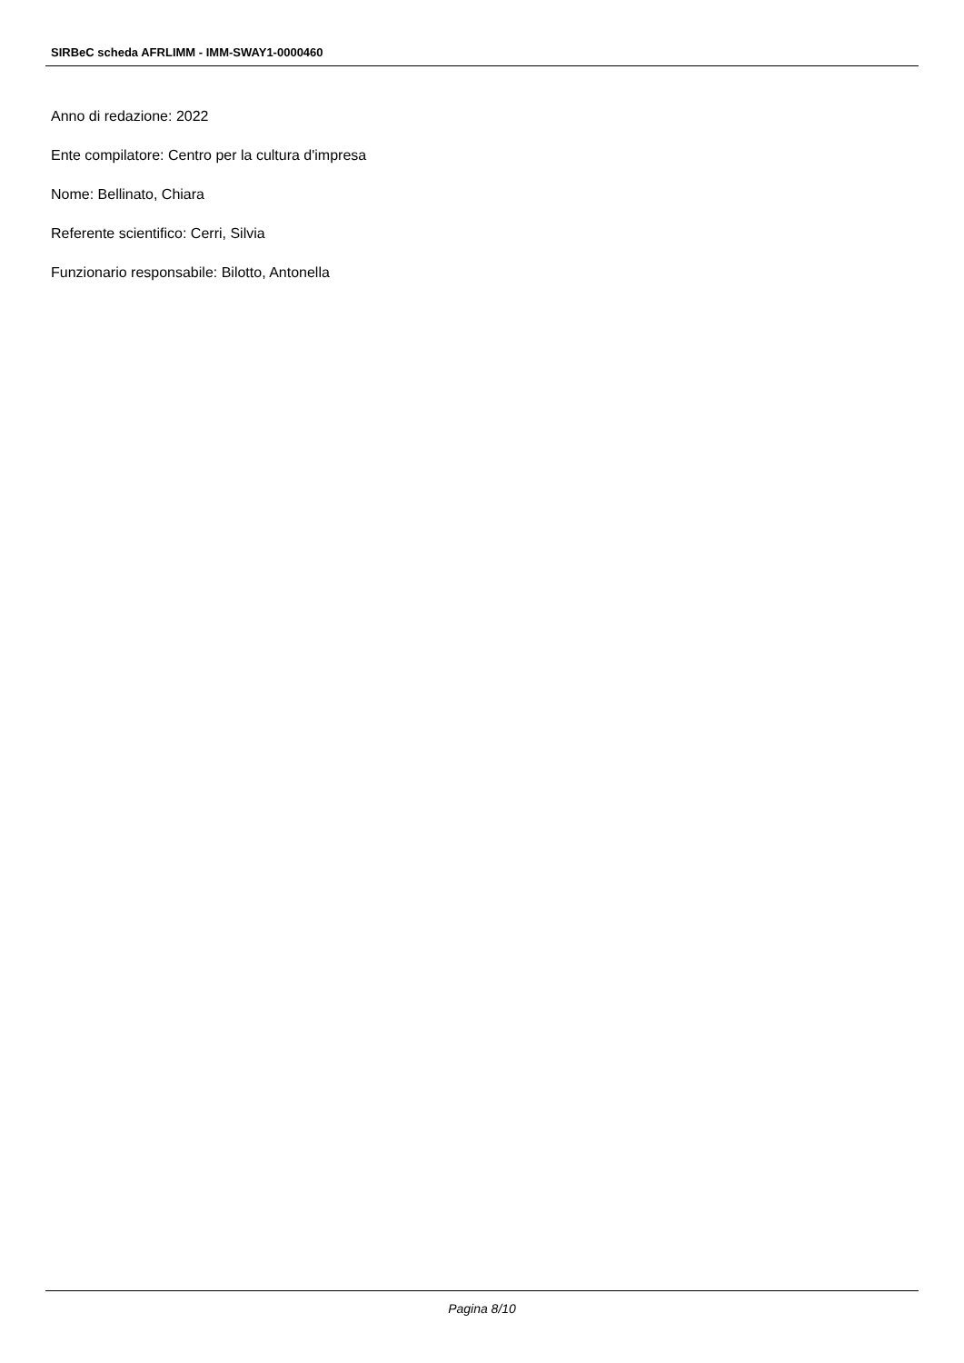SIRBeC scheda AFRLIMM - IMM-SWAY1-0000460
Anno di redazione: 2022
Ente compilatore: Centro per la cultura d'impresa
Nome: Bellinato, Chiara
Referente scientifico: Cerri, Silvia
Funzionario responsabile: Bilotto, Antonella
Pagina 8/10